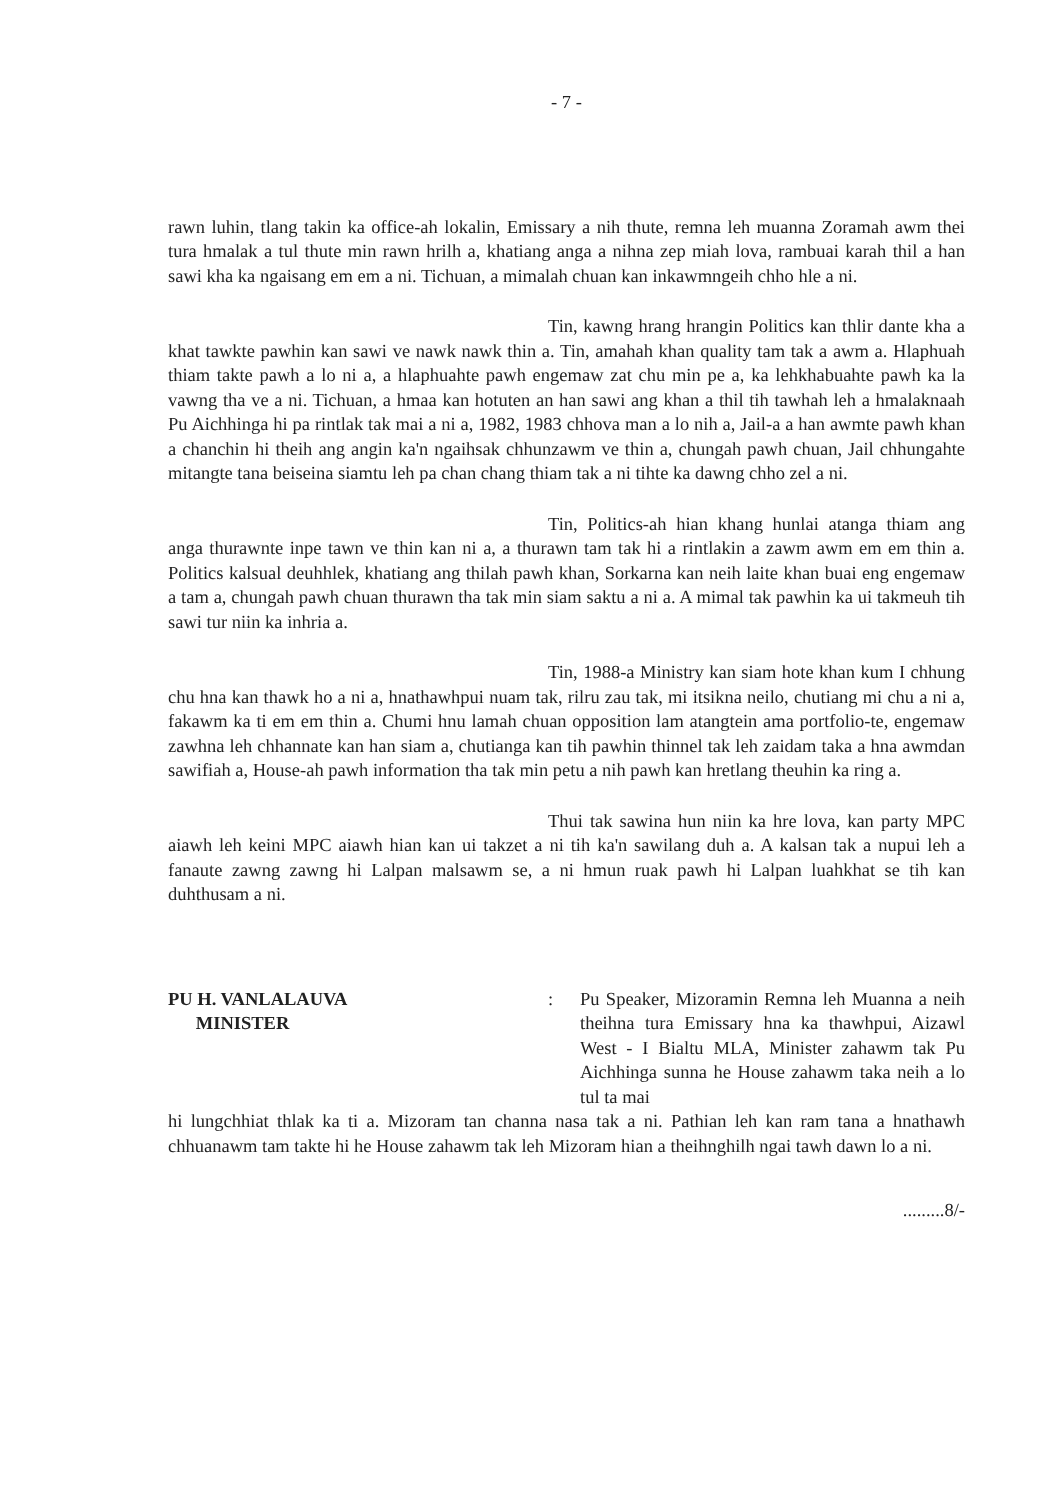- 7 -
rawn luhin, tlang takin ka office-ah lokalin, Emissary a nih thute, remna leh muanna Zoramah awm thei tura hmalak a tul thute min rawn hrilh a, khatiang anga a nihna zep miah lova, rambuai karah thil a han sawi kha ka ngaisang em em a ni. Tichuan, a mimalah chuan kan inkawmngeih chho hle a ni.
Tin, kawng hrang hrangin Politics kan thlir dante kha a khat tawkte pawhin kan sawi ve nawk nawk thin a. Tin, amahah khan quality tam tak a awm a. Hlaphuah thiam takte pawh a lo ni a, a hlaphuahte pawh engemaw zat chu min pe a, ka lehkhabuahte pawh ka la vawng tha ve a ni. Tichuan, a hmaa kan hotuten an han sawi ang khan a thil tih tawhah leh a hmalaknaah Pu Aichhinga hi pa rintlak tak mai a ni a, 1982, 1983 chhova man a lo nih a, Jail-a a han awmte pawh khan a chanchin hi theih ang angin ka'n ngaihsak chhunzawm ve thin a, chungah pawh chuan, Jail chhungahte mitangte tana beiseina siamtu leh pa chan chang thiam tak a ni tihte ka dawng chho zel a ni.
Tin, Politics-ah hian khang hunlai atanga thiam ang anga thurawnte inpe tawn ve thin kan ni a, a thurawn tam tak hi a rintlakin a zawm awm em em thin a. Politics kalsual deuhhlek, khatiang ang thilah pawh khan, Sorkarna kan neih laite khan buai eng engemaw a tam a, chungah pawh chuan thurawn tha tak min siam saktu a ni a. A mimal tak pawhin ka ui takmeuh tih sawi tur niin ka inhria a.
Tin, 1988-a Ministry kan siam hote khan kum I chhung chu hna kan thawk ho a ni a, hnathawhpui nuam tak, rilru zau tak, mi itsikna neilo, chutiang mi chu a ni a, fakawm ka ti em em thin a. Chumi hnu lamah chuan opposition lam atangtein ama portfolio-te, engemaw zawhna leh chhannate kan han siam a, chutianga kan tih pawhin thinnel tak leh zaidam taka a hna awmdan sawifiah a, House-ah pawh information tha tak min petu a nih pawh kan hretlang theuhin ka ring a.
Thui tak sawina hun niin ka hre lova, kan party MPC aiawh leh keini MPC aiawh hian kan ui takzet a ni tih ka'n sawilang duh a. A kalsan tak a nupui leh a fanaute zawng zawng hi Lalpan malsawm se, a ni hmun ruak pawh hi Lalpan luahkhat se tih kan duhthusam a ni.
PU H. VANLALAUVA
MINISTER
: Pu Speaker, Mizoramin Remna leh Muanna a neih theihna tura Emissary hna ka thawhpui, Aizawl West - I Bialtu MLA, Minister zahawm tak Pu Aichhinga sunna he House zahawm taka neih a lo tul ta mai
hi lungchhiat thlak ka ti a. Mizoram tan channa nasa tak a ni. Pathian leh kan ram tana a hnathawh chhuanawm tam takte hi he House zahawm tak leh Mizoram hian a theihnghilh ngai tawh dawn lo a ni.
.........8/-